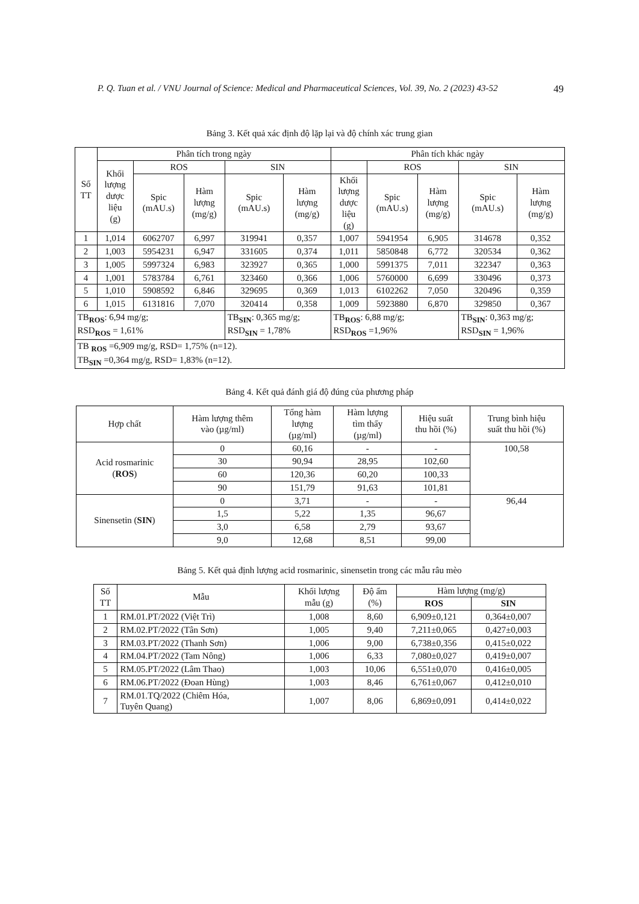P. Q. Tuan et al. / VNU Journal of Science: Medical and Pharmaceutical Sciences, Vol. 39, No. 2 (2023) 43-52 49
Bảng 3. Kết quả xác định độ lặp lại và độ chính xác trung gian
| Số TT | Phân tích trong ngày | | | | | Phân tích khác ngày | | | | |
| --- | --- | --- | --- | --- | --- | --- | --- | --- | --- | --- |
| | Khối lượng dược liệu (g) | ROS | | SIN | | | ROS | | SIN | |
| | | Spic (mAU.s) | Hàm lượng (mg/g) | Spic (mAU.s) | Hàm lượng (mg/g) | Khối lượng dược liệu (g) | Spic (mAU.s) | Hàm lượng (mg/g) | Spic (mAU.s) | Hàm lượng (mg/g) |
| 1 | 1,014 | 6062707 | 6,997 | 319941 | 0,357 | 1,007 | 5941954 | 6,905 | 314678 | 0,352 |
| 2 | 1,003 | 5954231 | 6,947 | 331605 | 0,374 | 1,011 | 5850848 | 6,772 | 320534 | 0,362 |
| 3 | 1,005 | 5997324 | 6,983 | 323927 | 0,365 | 1,000 | 5991375 | 7,011 | 322347 | 0,363 |
| 4 | 1,001 | 5783784 | 6,761 | 323460 | 0,366 | 1,006 | 5760000 | 6,699 | 330496 | 0,373 |
| 5 | 1,010 | 5908592 | 6,846 | 329695 | 0,369 | 1,013 | 6102262 | 7,050 | 320496 | 0,359 |
| 6 | 1,015 | 6131816 | 7,070 | 320414 | 0,358 | 1,009 | 5923880 | 6,870 | 329850 | 0,367 |
| TB<sub>ROS</sub>: 6,94 mg/g; RSD<sub>ROS</sub> = 1,61% | | | | TB<sub>SIN</sub>: 0,365 mg/g; RSD<sub>SIN</sub> = 1,78% | | TB<sub>ROS</sub>: 6,88 mg/g; RSD<sub>ROS</sub> =1,96% | | | TB<sub>SIN</sub>: 0,363 mg/g; RSD<sub>SIN</sub> = 1,96% | |
| TB <sub>ROS</sub> =6,909 mg/g, RSD= 1,75% (n=12). TB<sub>SIN</sub> =0,364 mg/g, RSD= 1,83% (n=12). | | | | | | | | | | |
Bảng 4. Kết quả đánh giá độ đúng của phương pháp
| Hợp chất | Hàm lượng thêm vào (µg/ml) | Tổng hàm lượng (µg/ml) | Hàm lượng tìm thấy (µg/ml) | Hiệu suất thu hồi (%) | Trung bình hiệu suất thu hồi (%) |
| --- | --- | --- | --- | --- | --- |
| Acid rosmarinic ( ROS ) | 0 | 60,16 | - | - | 100,58 |
| | 30 | 90,94 | 28,95 | 102,60 | |
| | 60 | 120,36 | 60,20 | 100,33 | |
| | 90 | 151,79 | 91,63 | 101,81 | |
| Sinensetin ( SIN ) | 0 | 3,71 | - | - | 96,44 |
| | 1,5 | 5,22 | 1,35 | 96,67 | |
| | 3,0 | 6,58 | 2,79 | 93,67 | |
| | 9,0 | 12,68 | 8,51 | 99,00 | |
Bảng 5. Kết quả định lượng acid rosmarinic, sinensetin trong các mẫu râu mèo
| Số TT | Mẫu | Khối lượng mẫu (g) | Độ ẩm (%) | Hàm lượng (mg/g) | |
| --- | --- | --- | --- | --- | --- |
| | | | | ROS | SIN |
| 1 | RM.01.PT/2022 (Việt Trì) | 1,008 | 8,60 | 6,909±0,121 | 0,364±0,007 |
| 2 | RM.02.PT/2022 (Tân Sơn) | 1,005 | 9,40 | 7,211±0,065 | 0,427±0,003 |
| 3 | RM.03.PT/2022 (Thanh Sơn) | 1,006 | 9,00 | 6,738±0,356 | 0,415±0,022 |
| 4 | RM.04.PT/2022 (Tam Nông) | 1,006 | 6,33 | 7,080±0,027 | 0,419±0,007 |
| 5 | RM.05.PT/2022 (Lâm Thao) | 1,003 | 10,06 | 6,551±0,070 | 0,416±0,005 |
| 6 | RM.06.PT/2022 (Đoan Hùng) | 1,003 | 8,46 | 6,761±0,067 | 0,412±0,010 |
| 7 | RM.01.TQ/2022 (Chiêm Hóa, Tuyên Quang) | 1,007 | 8,06 | 6,869±0,091 | 0,414±0,022 |